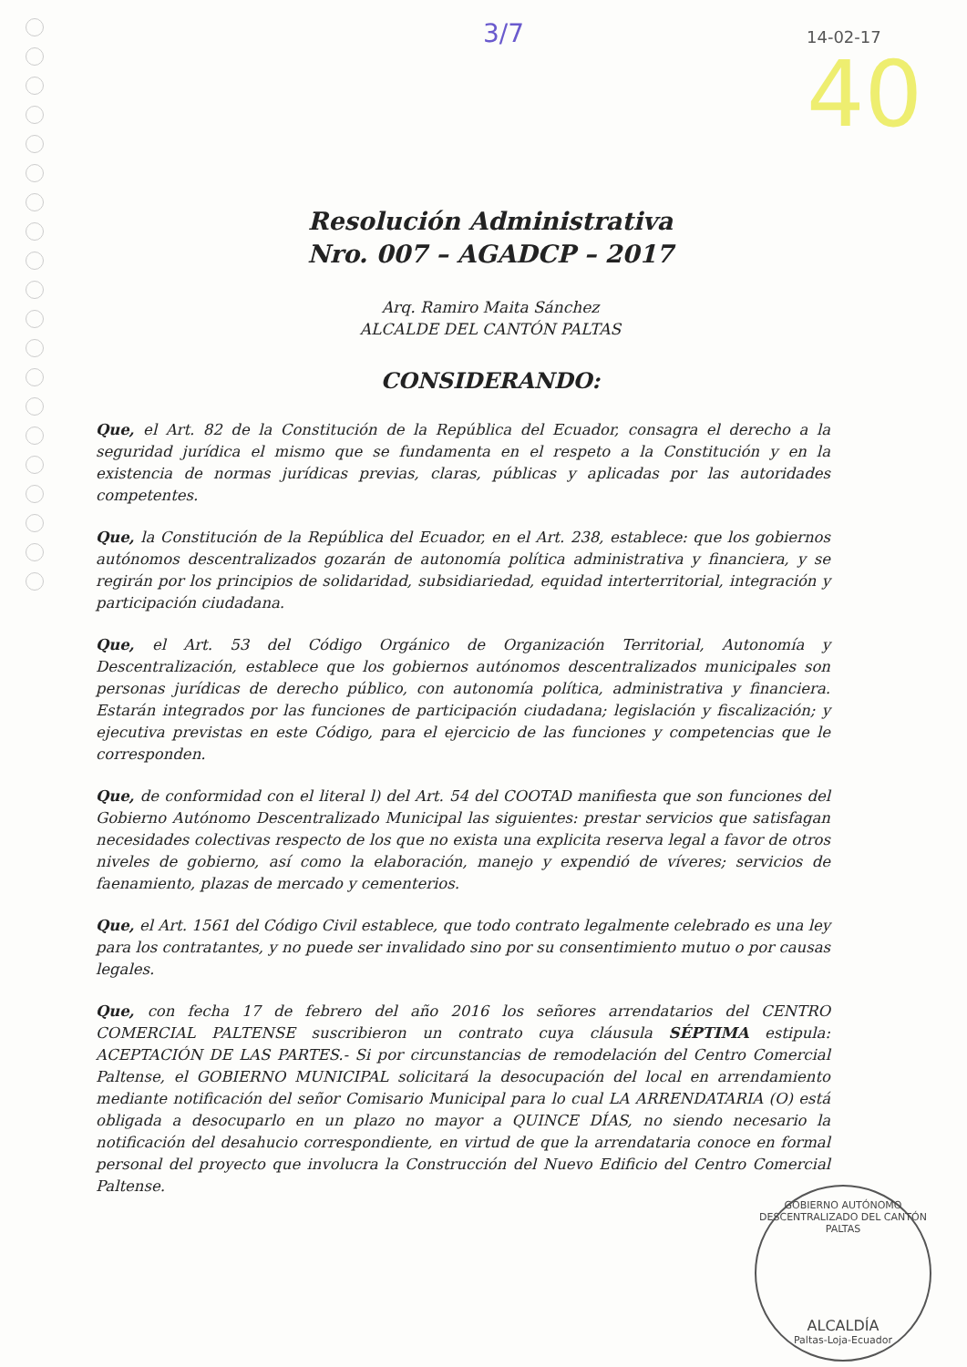3/7 14-02-17
40
Resolución Administrativa
Nro. 007 – AGADCP – 2017
Arq. Ramiro Maita Sánchez
ALCALDE DEL CANTÓN PALTAS
CONSIDERANDO:
Que, el Art. 82 de la Constitución de la República del Ecuador, consagra el derecho a la seguridad jurídica el mismo que se fundamenta en el respeto a la Constitución y en la existencia de normas jurídicas previas, claras, públicas y aplicadas por las autoridades competentes.
Que, la Constitución de la República del Ecuador, en el Art. 238, establece: que los gobiernos autónomos descentralizados gozarán de autonomía política administrativa y financiera, y se regirán por los principios de solidaridad, subsidiariedad, equidad interterritorial, integración y participación ciudadana.
Que, el Art. 53 del Código Orgánico de Organización Territorial, Autonomía y Descentralización, establece que los gobiernos autónomos descentralizados municipales son personas jurídicas de derecho público, con autonomía política, administrativa y financiera. Estarán integrados por las funciones de participación ciudadana; legislación y fiscalización; y ejecutiva previstas en este Código, para el ejercicio de las funciones y competencias que le corresponden.
Que, de conformidad con el literal l) del Art. 54 del COOTAD manifiesta que son funciones del Gobierno Autónomo Descentralizado Municipal las siguientes: prestar servicios que satisfagan necesidades colectivas respecto de los que no exista una explicita reserva legal a favor de otros niveles de gobierno, así como la elaboración, manejo y expendió de víveres; servicios de faenamiento, plazas de mercado y cementerios.
Que, el Art. 1561 del Código Civil establece, que todo contrato legalmente celebrado es una ley para los contratantes, y no puede ser invalidado sino por su consentimiento mutuo o por causas legales.
Que, con fecha 17 de febrero del año 2016 los señores arrendatarios del CENTRO COMERCIAL PALTENSE suscribieron un contrato cuya cláusula SÉPTIMA estipula: ACEPTACIÓN DE LAS PARTES.- Si por circunstancias de remodelación del Centro Comercial Paltense, el GOBIERNO MUNICIPAL solicitará la desocupación del local en arrendamiento mediante notificación del señor Comisario Municipal para lo cual LA ARRENDATARIA (O) está obligada a desocuparlo en un plazo no mayor a QUINCE DÍAS, no siendo necesario la notificación del desahucio correspondiente, en virtud de que la arrendataria conoce en formal personal del proyecto que involucra la Construcción del Nuevo Edificio del Centro Comercial Paltense.
GOBIERNO AUTÓNOMO DESCENTRALIZADO DEL CANTÓN PALTAS
ALCALDÍA
Paltas-Loja-Ecuador